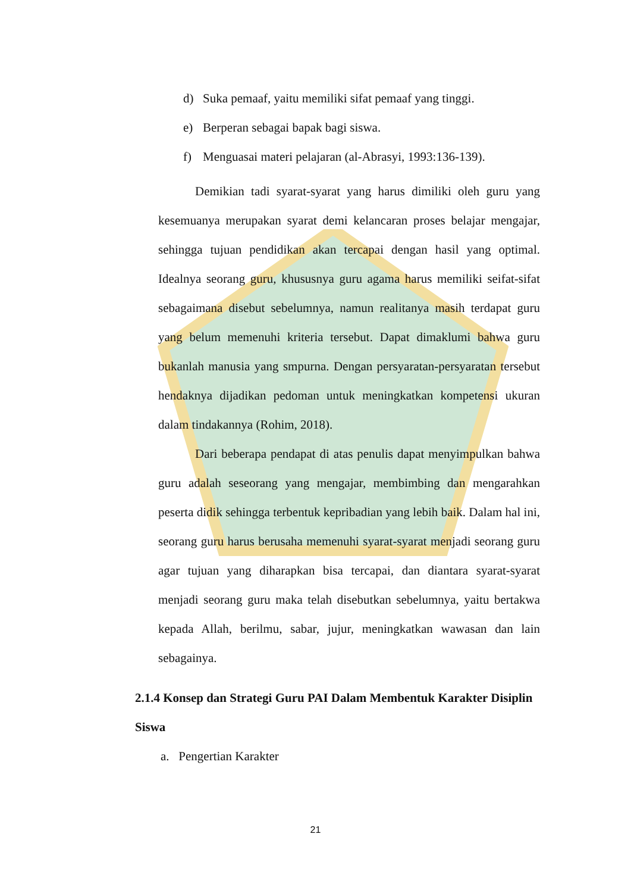d) Suka pemaaf, yaitu memiliki sifat pemaaf yang tinggi.
e) Berperan sebagai bapak bagi siswa.
f) Menguasai materi pelajaran (al-Abrasyi, 1993:136-139).
Demikian tadi syarat-syarat yang harus dimiliki oleh guru yang kesemuanya merupakan syarat demi kelancaran proses belajar mengajar, sehingga tujuan pendidikan akan tercapai dengan hasil yang optimal. Idealnya seorang guru, khususnya guru agama harus memiliki seifat-sifat sebagaimana disebut sebelumnya, namun realitanya masih terdapat guru yang belum memenuhi kriteria tersebut. Dapat dimaklumi bahwa guru bukanlah manusia yang smpurna. Dengan persyaratan-persyaratan tersebut hendaknya dijadikan pedoman untuk meningkatkan kompetensi ukuran dalam tindakannya (Rohim, 2018).
Dari beberapa pendapat di atas penulis dapat menyimpulkan bahwa guru adalah seseorang yang mengajar, membimbing dan mengarahkan peserta didik sehingga terbentuk kepribadian yang lebih baik. Dalam hal ini, seorang guru harus berusaha memenuhi syarat-syarat menjadi seorang guru agar tujuan yang diharapkan bisa tercapai, dan diantara syarat-syarat menjadi seorang guru maka telah disebutkan sebelumnya, yaitu bertakwa kepada Allah, berilmu, sabar, jujur, meningkatkan wawasan dan lain sebagainya.
2.1.4 Konsep dan Strategi Guru PAI Dalam Membentuk Karakter Disiplin Siswa
a. Pengertian Karakter
21